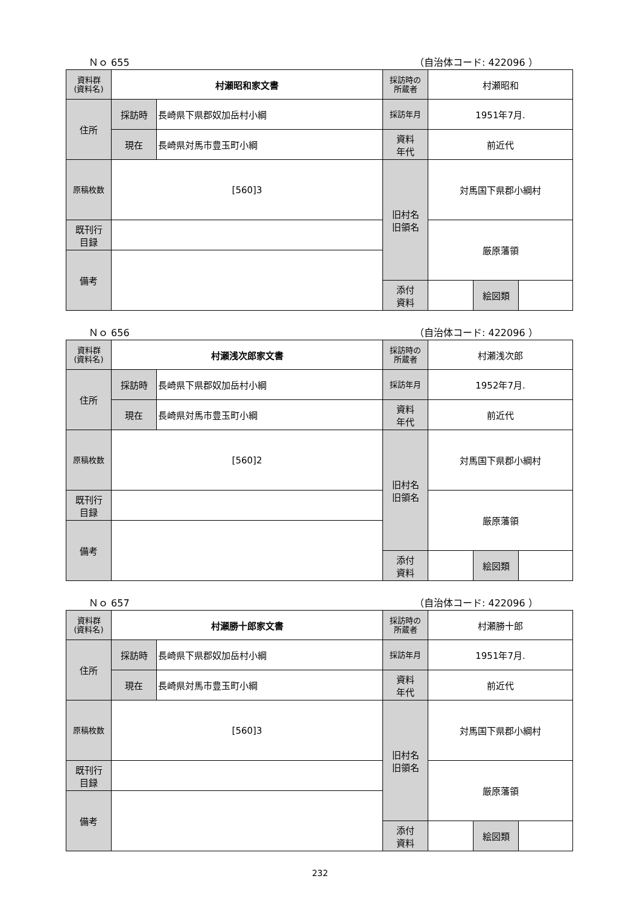Ｎｏ 655 （自治体コード: 422096 ）
| 資料群 (資料名) | 村瀬昭和家文書 | | 採訪時の 所蔵者 | 村瀬昭和 | | |
| 住所 | 採訪時 | 長崎県下県郡奴加岳村小綱 | 採訪年月 | 1951年7月. | | |
| | 現在 | 長崎県対馬市豊玉町小綱 | 資料 年代 | 前近代 | | |
| 原稿枚数 | [560]3 | | 旧村名 旧領名 | 対馬国下県郡小綱村 | | |
| 既刊行 目録 | | | | 厳原藩領 | | |
| 備考 | | | | | | |
| | | | 添付 資料 | | 絵図類 | |
Ｎｏ 656 （自治体コード: 422096 ）
| 資料群 (資料名) | 村瀬浅次郎家文書 | | 採訪時の 所蔵者 | 村瀬浅次郎 | | |
| 住所 | 採訪時 | 長崎県下県郡奴加岳村小綱 | 採訪年月 | 1952年7月. | | |
| | 現在 | 長崎県対馬市豊玉町小綱 | 資料 年代 | 前近代 | | |
| 原稿枚数 | [560]2 | | 旧村名 旧領名 | 対馬国下県郡小綱村 | | |
| 既刊行 目録 | | | | 厳原藩領 | | |
| 備考 | | | | | | |
| | | | 添付 資料 | | 絵図類 | |
Ｎｏ 657 （自治体コード: 422096 ）
| 資料群 (資料名) | 村瀬勝十郎家文書 | | 採訪時の 所蔵者 | 村瀬勝十郎 | | |
| 住所 | 採訪時 | 長崎県下県郡奴加岳村小綱 | 採訪年月 | 1951年7月. | | |
| | 現在 | 長崎県対馬市豊玉町小綱 | 資料 年代 | 前近代 | | |
| 原稿枚数 | [560]3 | | 旧村名 旧領名 | 対馬国下県郡小綱村 | | |
| 既刊行 目録 | | | | 厳原藩領 | | |
| 備考 | | | | | | |
| | | | 添付 資料 | | 絵図類 | |
232